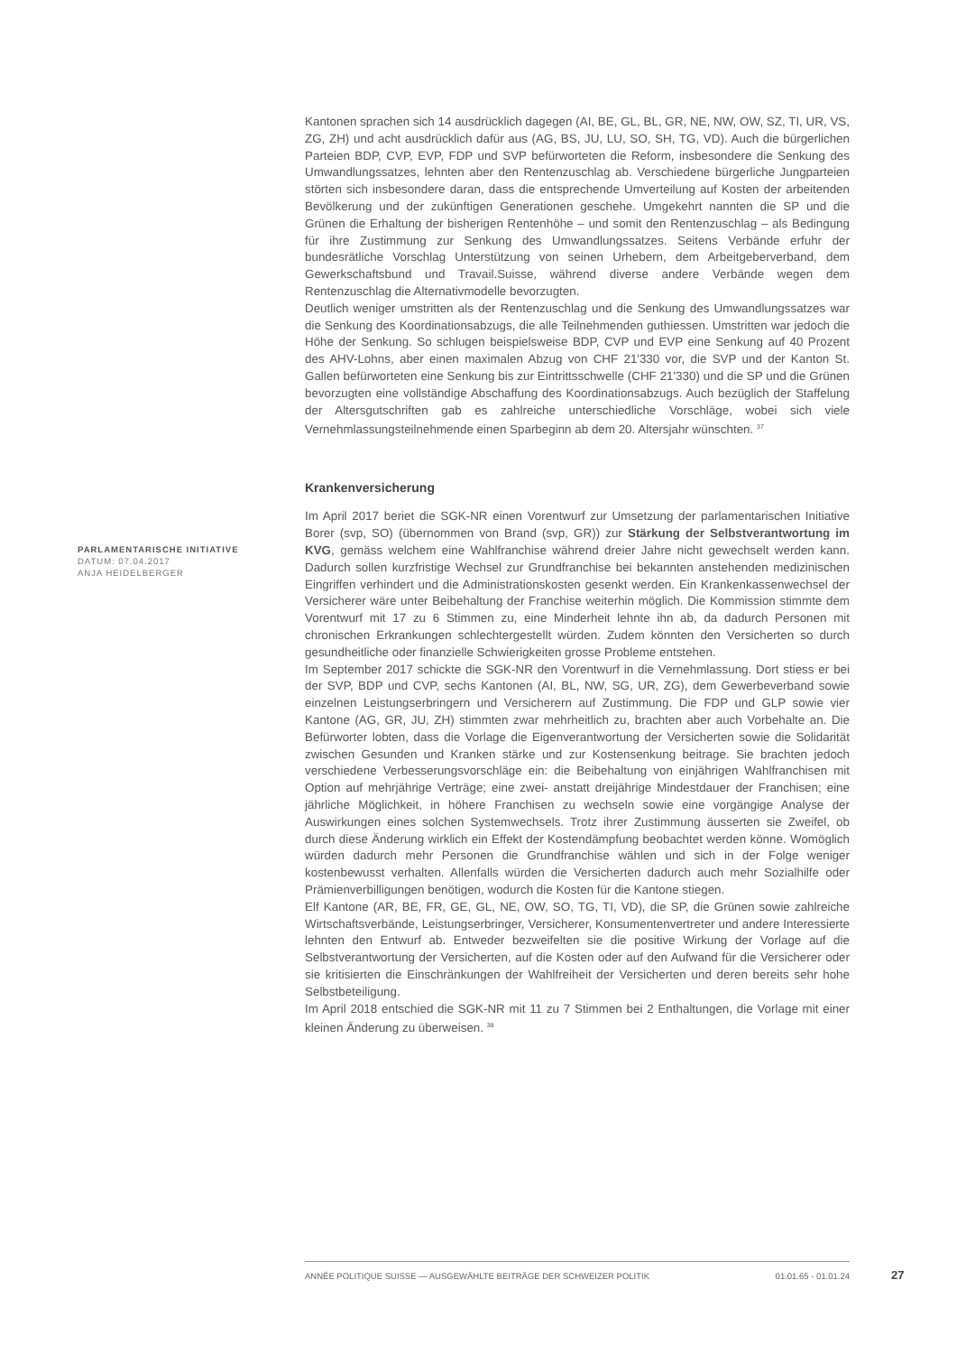Kantonen sprachen sich 14 ausdrücklich dagegen (AI, BE, GL, BL, GR, NE, NW, OW, SZ, TI, UR, VS, ZG, ZH) und acht ausdrücklich dafür aus (AG, BS, JU, LU, SO, SH, TG, VD). Auch die bürgerlichen Parteien BDP, CVP, EVP, FDP und SVP befürworteten die Reform, insbesondere die Senkung des Umwandlungssatzes, lehnten aber den Rentenzuschlag ab. Verschiedene bürgerliche Jungparteien störten sich insbesondere daran, dass die entsprechende Umverteilung auf Kosten der arbeitenden Bevölkerung und der zukünftigen Generationen geschehe. Umgekehrt nannten die SP und die Grünen die Erhaltung der bisherigen Rentenhöhe – und somit den Rentenzuschlag – als Bedingung für ihre Zustimmung zur Senkung des Umwandlungssatzes. Seitens Verbände erfuhr der bundesrätliche Vorschlag Unterstützung von seinen Urhebern, dem Arbeitgeberverband, dem Gewerkschaftsbund und Travail.Suisse, während diverse andere Verbände wegen dem Rentenzuschlag die Alternativmodelle bevorzugten.
Deutlich weniger umstritten als der Rentenzuschlag und die Senkung des Umwandlungssatzes war die Senkung des Koordinationsabzugs, die alle Teilnehmenden guthiessen. Umstritten war jedoch die Höhe der Senkung. So schlugen beispielsweise BDP, CVP und EVP eine Senkung auf 40 Prozent des AHV-Lohns, aber einen maximalen Abzug von CHF 21'330 vor, die SVP und der Kanton St. Gallen befürworteten eine Senkung bis zur Eintrittsschwelle (CHF 21'330) und die SP und die Grünen bevorzugten eine vollständige Abschaffung des Koordinationsabzugs. Auch bezüglich der Staffelung der Altersgutschriften gab es zahlreiche unterschiedliche Vorschläge, wobei sich viele Vernehmlassungsteilnehmende einen Sparbeginn ab dem 20. Altersjahr wünschten. <sup>37</sup>
Krankenversicherung
Im April 2017 beriet die SGK-NR einen Vorentwurf zur Umsetzung der parlamentarischen Initiative Borer (svp, SO) (übernommen von Brand (svp, GR)) zur Stärkung der Selbstverantwortung im KVG, gemäss welchem eine Wahlfranchise während dreier Jahre nicht gewechselt werden kann. Dadurch sollen kurzfristige Wechsel zur Grundfranchise bei bekannten anstehenden medizinischen Eingriffen verhindert und die Administrationskosten gesenkt werden. Ein Krankenkassenwechsel der Versicherer wäre unter Beibehaltung der Franchise weiterhin möglich. Die Kommission stimmte dem Vorentwurf mit 17 zu 6 Stimmen zu, eine Minderheit lehnte ihn ab, da dadurch Personen mit chronischen Erkrankungen schlechtergestellt würden. Zudem könnten den Versicherten so durch gesundheitliche oder finanzielle Schwierigkeiten grosse Probleme entstehen.
Im September 2017 schickte die SGK-NR den Vorentwurf in die Vernehmlassung. Dort stiess er bei der SVP, BDP und CVP, sechs Kantonen (AI, BL, NW, SG, UR, ZG), dem Gewerbeverband sowie einzelnen Leistungserbringern und Versicherern auf Zustimmung. Die FDP und GLP sowie vier Kantone (AG, GR, JU, ZH) stimmten zwar mehrheitlich zu, brachten aber auch Vorbehalte an. Die Befürworter lobten, dass die Vorlage die Eigenverantwortung der Versicherten sowie die Solidarität zwischen Gesunden und Kranken stärke und zur Kostensenkung beitrage. Sie brachten jedoch verschiedene Verbesserungsvorschläge ein: die Beibehaltung von einjährigen Wahlfranchisen mit Option auf mehrjährige Verträge; eine zwei- anstatt dreijährige Mindestdauer der Franchisen; eine jährliche Möglichkeit, in höhere Franchisen zu wechseln sowie eine vorgängige Analyse der Auswirkungen eines solchen Systemwechsels. Trotz ihrer Zustimmung äusserten sie Zweifel, ob durch diese Änderung wirklich ein Effekt der Kostendämpfung beobachtet werden könne. Womöglich würden dadurch mehr Personen die Grundfranchise wählen und sich in der Folge weniger kostenbewusst verhalten. Allenfalls würden die Versicherten dadurch auch mehr Sozialhilfe oder Prämienverbilligungen benötigen, wodurch die Kosten für die Kantone stiegen.
Elf Kantone (AR, BE, FR, GE, GL, NE, OW, SO, TG, TI, VD), die SP, die Grünen sowie zahlreiche Wirtschaftsverbände, Leistungserbringer, Versicherer, Konsumentenvertreter und andere Interessierte lehnten den Entwurf ab. Entweder bezweifelten sie die positive Wirkung der Vorlage auf die Selbstverantwortung der Versicherten, auf die Kosten oder auf den Aufwand für die Versicherer oder sie kritisierten die Einschränkungen der Wahlfreiheit der Versicherten und deren bereits sehr hohe Selbstbeteiligung.
Im April 2018 entschied die SGK-NR mit 11 zu 7 Stimmen bei 2 Enthaltungen, die Vorlage mit einer kleinen Änderung zu überweisen. <sup>38</sup>
PARLAMENTARISCHE INITIATIVE
DATUM: 07.04.2017
ANJA HEIDELBERGER
ANNÉE POLITIQUE SUISSE — AUSGEWÄHLTE BEITRÄGE DER SCHWEIZER POLITIK 01.01.65 - 01.01.24
27